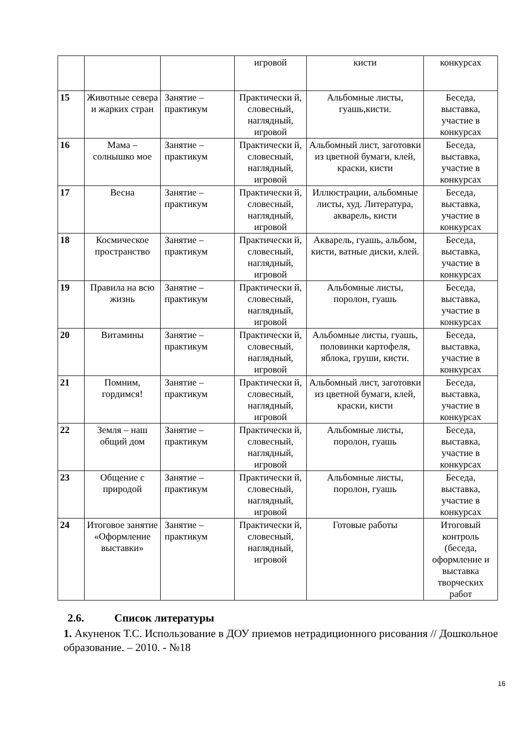| | | | игровой | кисти | конкурсах |
| 15 | Животные севера и жарких стран | Занятие – практикум | Практически й, словесный, наглядный, игровой | Альбомные листы, гуашь,кисти. | Беседа, выставка, участие в конкурсах |
| 16 | Мама – солнышко мое | Занятие – практикум | Практически й, словесный, наглядный, игровой | Альбомный лист, заготовки из цветной бумаги, клей, краски, кисти | Беседа, выставка, участие в конкурсах |
| 17 | Весна | Занятие – практикум | Практически й, словесный, наглядный, игровой | Иллюстрации, альбомные листы, худ. Литература, акварель, кисти | Беседа, выставка, участие в конкурсах |
| 18 | Космическое пространство | Занятие – практикум | Практически й, словесный, наглядный, игровой | Акварель, гуашь, альбом, кисти, ватные диски, клей. | Беседа, выставка, участие в конкурсах |
| 19 | Правила на всю жизнь | Занятие – практикум | Практически й, словесный, наглядный, игровой | Альбомные листы, поролон, гуашь | Беседа, выставка, участие в конкурсах |
| 20 | Витамины | Занятие – практикум | Практически й, словесный, наглядный, игровой | Альбомные листы, гуашь, половинки картофеля, яблока, груши, кисти. | Беседа, выставка, участие в конкурсах |
| 21 | Помним, гордимся! | Занятие – практикум | Практически й, словесный, наглядный, игровой | Альбомный лист, заготовки из цветной бумаги, клей, краски, кисти | Беседа, выставка, участие в конкурсах |
| 22 | Земля – наш общий дом | Занятие – практикум | Практически й, словесный, наглядный, игровой | Альбомные листы, поролон, гуашь | Беседа, выставка, участие в конкурсах |
| 23 | Общение с природой | Занятие – практикум | Практически й, словесный, наглядный, игровой | Альбомные листы, поролон, гуашь | Беседа, выставка, участие в конкурсах |
| 24 | Итоговое занятие «Оформление выставки» | Занятие – практикум | Практически й, словесный, наглядный, игровой | Готовые работы | Итоговый контроль (беседа, оформление и выставка творческих работ |
2.6. Список литературы
1. Акуненок Т.С. Использование в ДОУ приемов нетрадиционного рисования // Дошкольное образование. – 2010. - №18
16